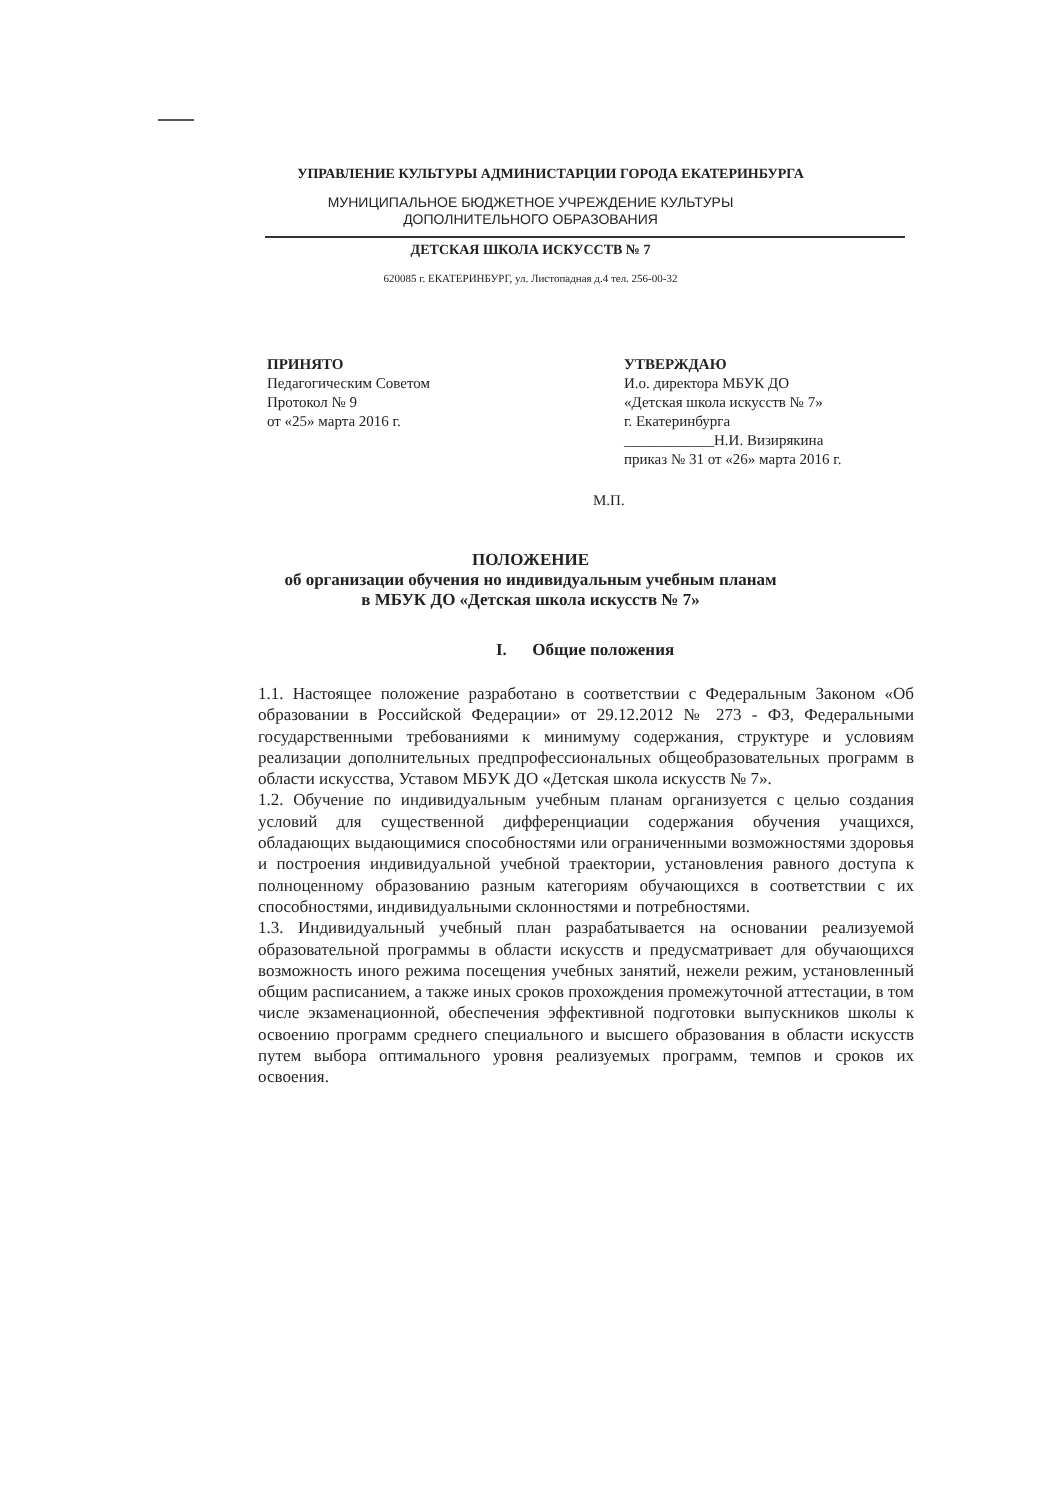УПРАВЛЕНИЕ КУЛЬТУРЫ АДМИНИСТАРЦИИ ГОРОДА ЕКАТЕРИНБУРГА
МУНИЦИПАЛЬНОЕ БЮДЖЕТНОЕ УЧРЕЖДЕНИЕ КУЛЬТУРЫ
ДОПОЛНИТЕЛЬНОГО ОБРАЗОВАНИЯ
ДЕТСКАЯ ШКОЛА ИСКУССТВ № 7
620085 г. ЕКАТЕРИНБУРГ, ул. Листопадная д.4 тел. 256-00-32
ПРИНЯТО
Педагогическим Советом
Протокол № 9
от «25» марта 2016 г.
УТВЕРЖДАЮ
И.о. директора МБУК ДО
«Детская школа искусств № 7»
г. Екатеринбурга
____________Н.И. Визирякина
приказ № 31 от «26» марта 2016 г.
М.П.
ПОЛОЖЕНИЕ
об организации обучения но индивидуальным учебным планам
в МБУК ДО «Детская школа искусств № 7»
I. Общие положения
1.1. Настоящее положение разработано в соответствии с Федеральным Законом «Об образовании в Российской Федерации» от 29.12.2012 № 273 - ФЗ, Федеральными государственными требованиями к минимуму содержания, структуре и условиям реализации дополнительных предпрофессиональных общеобразовательных программ в области искусства, Уставом МБУК ДО «Детская школа искусств № 7».
1.2. Обучение по индивидуальным учебным планам организуется с целью создания условий для существенной дифференциации содержания обучения учащихся, обладающих выдающимися способностями или ограниченными возможностями здоровья и построения индивидуальной учебной траектории, установления равного доступа к полноценному образованию разным категориям обучающихся в соответствии с их способностями, индивидуальными склонностями и потребностями.
1.3. Индивидуальный учебный план разрабатывается на основании реализуемой образовательной программы в области искусств и предусматривает для обучающихся возможность иного режима посещения учебных занятий, нежели режим, установленный общим расписанием, а также иных сроков прохождения промежуточной аттестации, в том числе экзаменационной, обеспечения эффективной подготовки выпускников школы к освоению программ среднего специального и высшего образования в области искусств путем выбора оптимального уровня реализуемых программ, темпов и сроков их освоения.